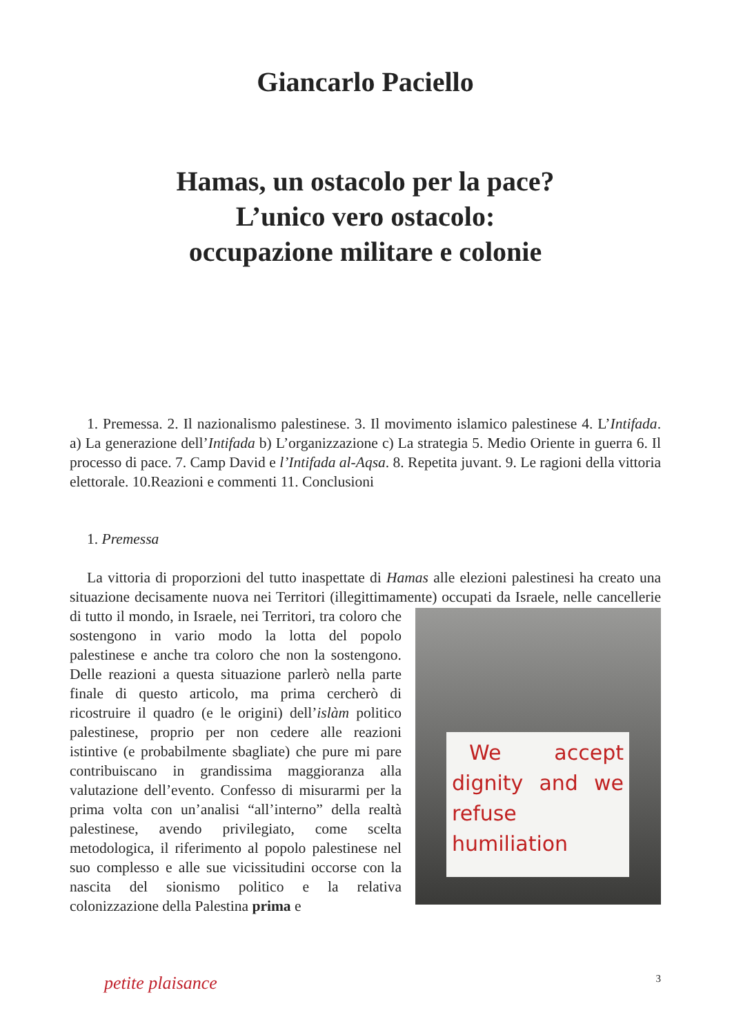Giancarlo Paciello
Hamas, un ostacolo per la pace?
L’unico vero ostacolo:
occupazione militare e colonie
1. Premessa. 2. Il nazionalismo palestinese. 3. Il movimento islamico palestinese 4. L’Intifada. a) La generazione dell’Intifada b) L’organizzazione c) La strategia 5. Medio Oriente in guerra 6. Il processo di pace. 7. Camp David e l’Intifada al-Aqsa. 8. Repetita juvant. 9. Le ragioni della vittoria elettorale. 10.Reazioni e commenti 11. Conclusioni
1. Premessa
La vittoria di proporzioni del tutto inaspettate di Hamas alle elezioni palestinesi ha creato una situazione decisamente nuova nei Territori (illegittimamente) occupati da Israele, nelle cancellerie di tutto il mondo, in Israele, nei Territori, tra coloro che We accept dignity and we refuse humiliation sostengono in vario modo la lotta del popolo palestinese e anche tra coloro che non la sostengono. Delle reazioni a questa situazione parlerò nella parte finale di questo articolo, ma prima cercherò di ricostruire il quadro (e le origini) dell’islàm politico palestinese, proprio per non cedere alle reazioni istintive (e probabilmente sbagliate) che pure mi pare contribuiscano in grandissima maggioranza alla valutazione dell’evento. Confesso di misurarmi per la prima volta con un’analisi “all’interno” della realtà palestinese, avendo privilegiato, come scelta metodologica, il riferimento al popolo palestinese nel suo complesso e alle sue vicissitudini occorse con la nascita del sionismo politico e la relativa colonizzazione della Palestina prima e
petite plaisance 3